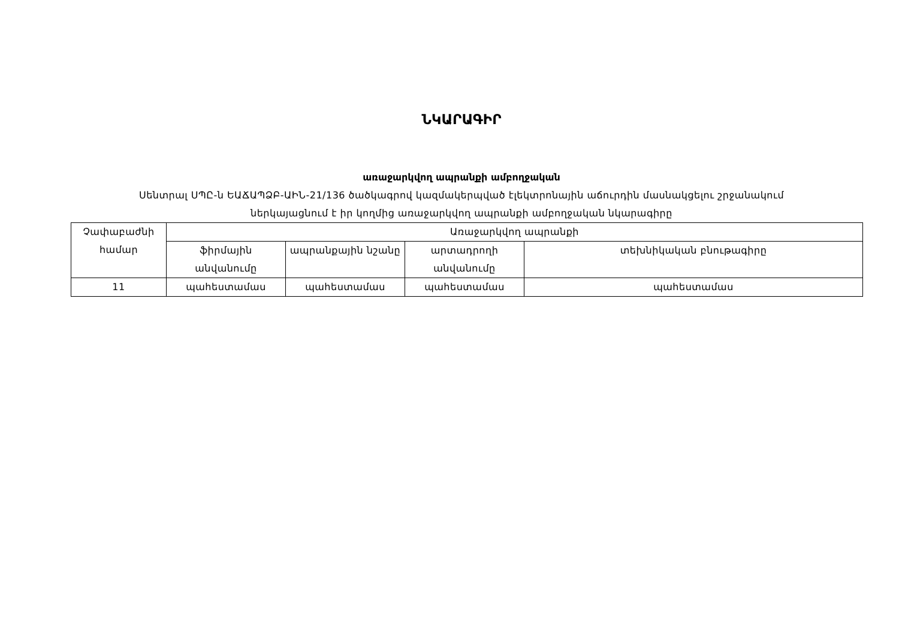ՆԿԱՐԱԳԻՐ
առաջարկվող ապրանքի ամբողջական
Սենտրալ ՍՊԸ-ն ԵԱՃԱՊՁԲ-ԱԻՆ-21/136 ծածկագրով կազմակերպված էլեկտրոնային աճուրդին մասնակցելու շրջանակում
ներկայացնում է իր կողմից առաջարկվող ապրանքի ամբողջական նկարագիրը
| Չափաբաժնի համար | Առաջարկվող ապրանքի | | | |
| --- | --- | --- | --- | --- |
| | ֆիրմային անվանումը | ապրանքային նշանը | արտադրողի անվանումը | տեխնիկական բնութագիրը |
| 11 | պահեստամաս | պահեստամաս | պահեստամաս | պահեստամաս |